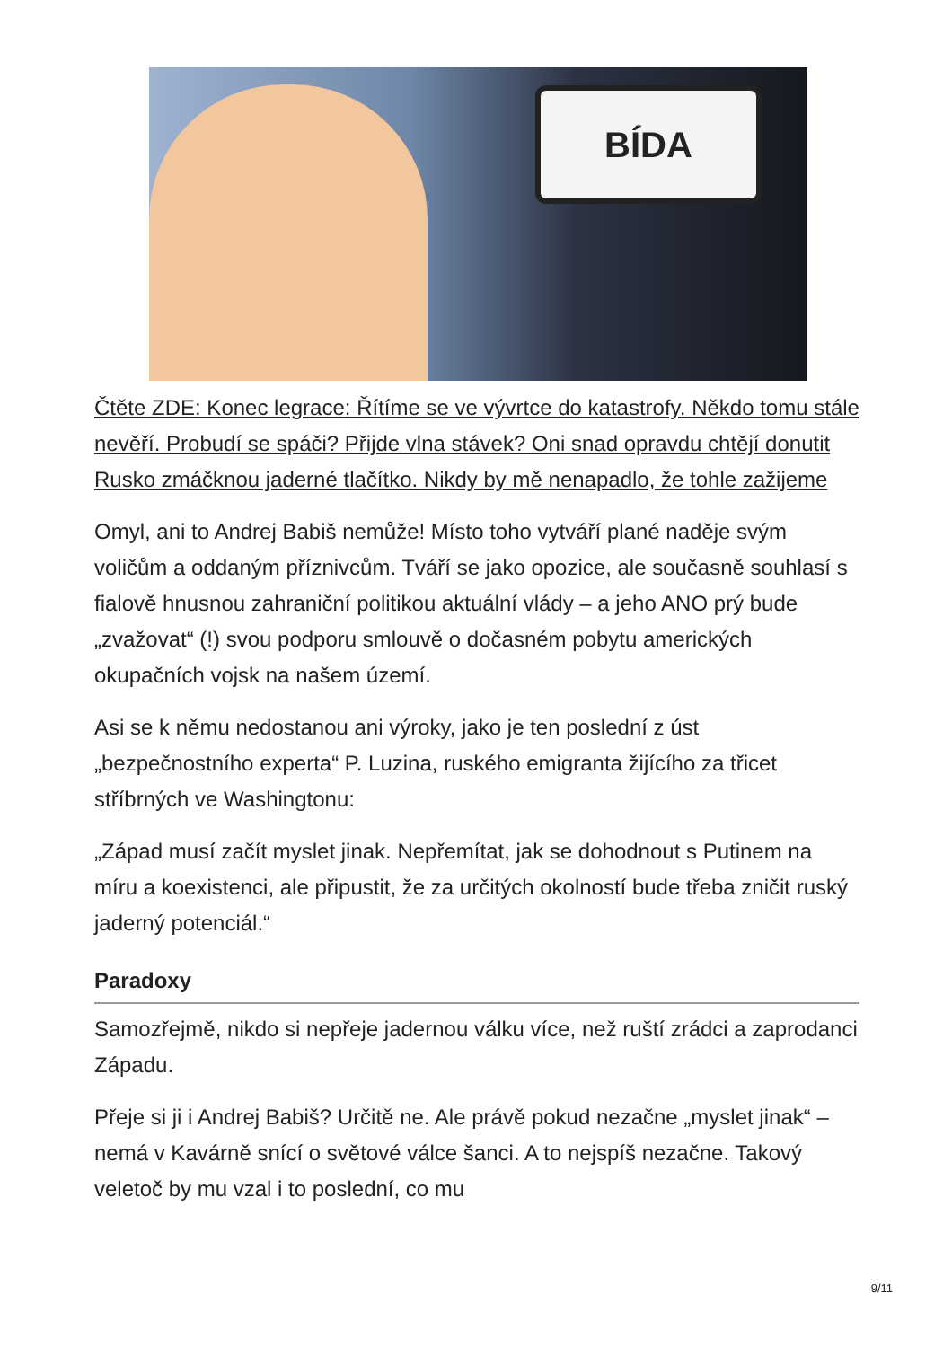BÍDA
Čtěte ZDE: Konec legrace: Řítíme se ve vývrtce do katastrofy. Někdo tomu stále nevěří. Probudí se spáči? Přijde vlna stávek? Oni snad opravdu chtějí donutit Rusko zmáčknou jaderné tlačítko. Nikdy by mě nenapadlo, že tohle zažijeme
Omyl, ani to Andrej Babiš nemůže! Místo toho vytváří plané naděje svým voličům a oddaným příznivcům. Tváří se jako opozice, ale současně souhlasí s fialově hnusnou zahraniční politikou aktuální vlády – a jeho ANO prý bude „zvažovat“ (!) svou podporu smlouvě o dočasném pobytu amerických okupačních vojsk na našem území.
Asi se k němu nedostanou ani výroky, jako je ten poslední z úst „bezpečnostního experta“ P. Luzina, ruského emigranta žijícího za třicet stříbrných ve Washingtonu:
„Západ musí začít myslet jinak. Nepřemítat, jak se dohodnout s Putinem na míru a koexistenci, ale připustit, že za určitých okolností bude třeba zničit ruský jaderný potenciál.“
Paradoxy
Samozřejmě, nikdo si nepřeje jadernou válku více, než ruští zrádci a zaprodanci Západu.
Přeje si ji i Andrej Babiš? Určitě ne. Ale právě pokud nezačne „myslet jinak“ – nemá v Kavárně snící o světové válce šanci. A to nejspíš nezačne. Takový veletoč by mu vzal i to poslední, co mu
9/11